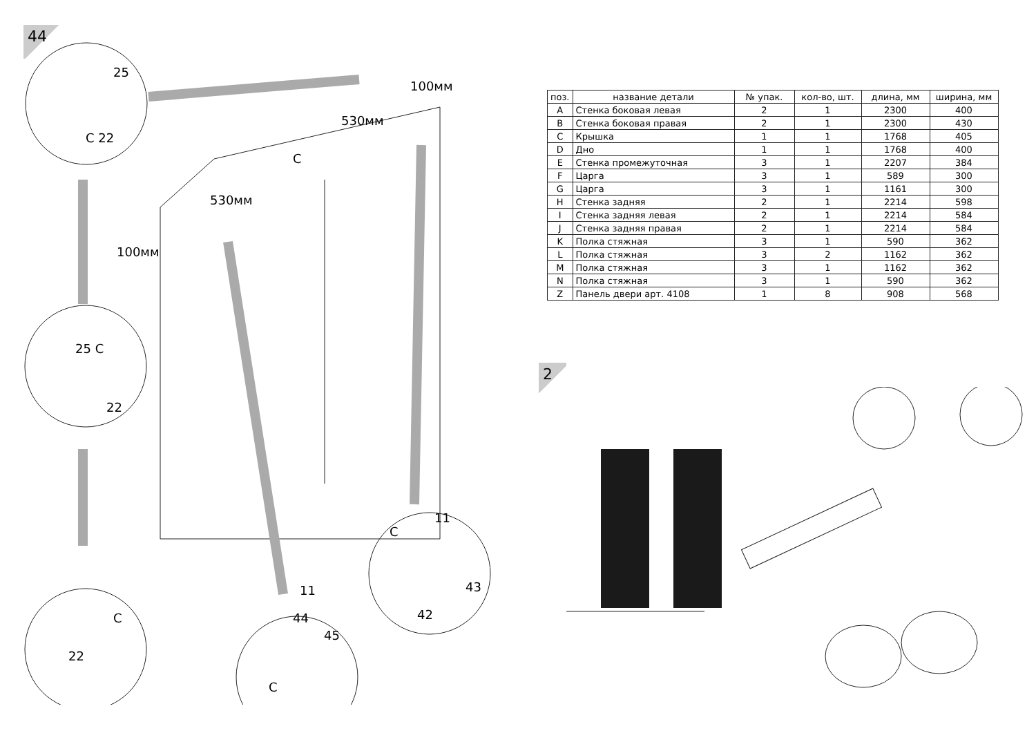44
25
C 22
C
530мм
530мм
100мм
100мм
25 C
22
C
22
11
44
45
C
11
C
43
42
| поз. | название детали | № упак. | кол-во, шт. | длина, мм | ширина, мм |
| --- | --- | --- | --- | --- | --- |
| A | Стенка боковая левая | 2 | 1 | 2300 | 400 |
| B | Стенка боковая правая | 2 | 1 | 2300 | 430 |
| C | Крышка | 1 | 1 | 1768 | 405 |
| D | Дно | 1 | 1 | 1768 | 400 |
| E | Стенка промежуточная | 3 | 1 | 2207 | 384 |
| F | Царга | 3 | 1 | 589 | 300 |
| G | Царга | 3 | 1 | 1161 | 300 |
| H | Стенка задняя | 2 | 1 | 2214 | 598 |
| I | Стенка задняя левая | 2 | 1 | 2214 | 584 |
| J | Стенка задняя правая | 2 | 1 | 2214 | 584 |
| K | Полка стяжная | 3 | 1 | 590 | 362 |
| L | Полка стяжная | 3 | 2 | 1162 | 362 |
| M | Полка стяжная | 3 | 1 | 1162 | 362 |
| N | Полка стяжная | 3 | 1 | 590 | 362 |
| Z | Панель двери арт. 4108 | 1 | 8 | 908 | 568 |
2